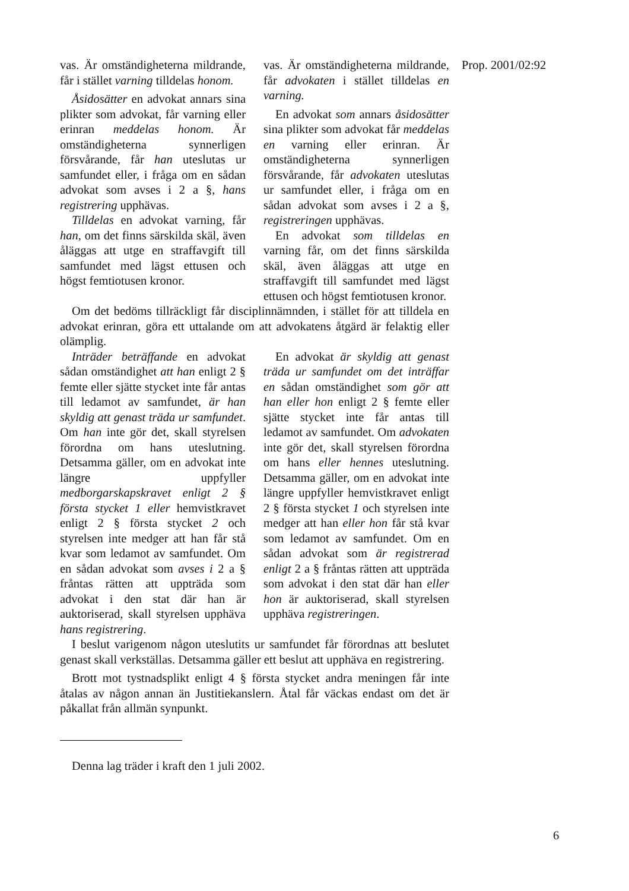Prop. 2001/02:92
vas. Är omständigheterna mildrande, får i stället varning tilldelas honom.
Åsidosätter en advokat annars sina plikter som advokat, får varning eller erinran meddelas honom. Är omständigheterna synnerligen försvårande, får han uteslutas ur samfundet eller, i fråga om en sådan advokat som avses i 2 a §, hans registrering upphävas.
Tilldelas en advokat varning, får han, om det finns särskilda skäl, även åläggas att utge en straffavgift till samfundet med lägst ettusen och högst femtiotusen kronor.
vas. Är omständigheterna mildrande, får advokaten i stället tilldelas en varning.
En advokat som annars åsidosätter sina plikter som advokat får meddelas en varning eller erinran. Är omständigheterna synnerligen försvårande, får advokaten uteslutas ur samfundet eller, i fråga om en sådan advokat som avses i 2 a §, registreringen upphävas.
En advokat som tilldelas en varning får, om det finns särskilda skäl, även åläggas att utge en straffavgift till samfundet med lägst ettusen och högst femtiotusen kronor.
Om det bedöms tillräckligt får disciplinnämnden, i stället för att tilldela en advokat erinran, göra ett uttalande om att advokatens åtgärd är felaktig eller olämplig.
Inträder beträffande en advokat sådan omständighet att han enligt 2 § femte eller sjätte stycket inte får antas till ledamot av samfundet, är han skyldig att genast träda ur samfundet. Om han inte gör det, skall styrelsen förordna om hans uteslutning. Detsamma gäller, om en advokat inte längre uppfyller medborgarskapskravet enligt 2 § första stycket 1 eller hemvistkravet enligt 2 § första stycket 2 och styrelsen inte medger att han får stå kvar som ledamot av samfundet. Om en sådan advokat som avses i 2 a § fråntas rätten att uppträda som advokat i den stat där han är auktoriserad, skall styrelsen upphäva hans registrering.
En advokat är skyldig att genast träda ur samfundet om det inträffar en sådan omständighet som gör att han eller hon enligt 2 § femte eller sjätte stycket inte får antas till ledamot av samfundet. Om advokaten inte gör det, skall styrelsen förordna om hans eller hennes uteslutning. Detsamma gäller, om en advokat inte längre uppfyller hemvistkravet enligt 2 § första stycket 1 och styrelsen inte medger att han eller hon får stå kvar som ledamot av samfundet. Om en sådan advokat som är registrerad enligt 2 a § fråntas rätten att uppträda som advokat i den stat där han eller hon är auktoriserad, skall styrelsen upphäva registreringen.
I beslut varigenom någon uteslutits ur samfundet får förordnas att beslutet genast skall verkställas. Detsamma gäller ett beslut att upphäva en registrering.
Brott mot tystnadsplikt enligt 4 § första stycket andra meningen får inte åtalas av någon annan än Justitiekanslern. Åtal får väckas endast om det är påkallat från allmän synpunkt.
Denna lag träder i kraft den 1 juli 2002.
6